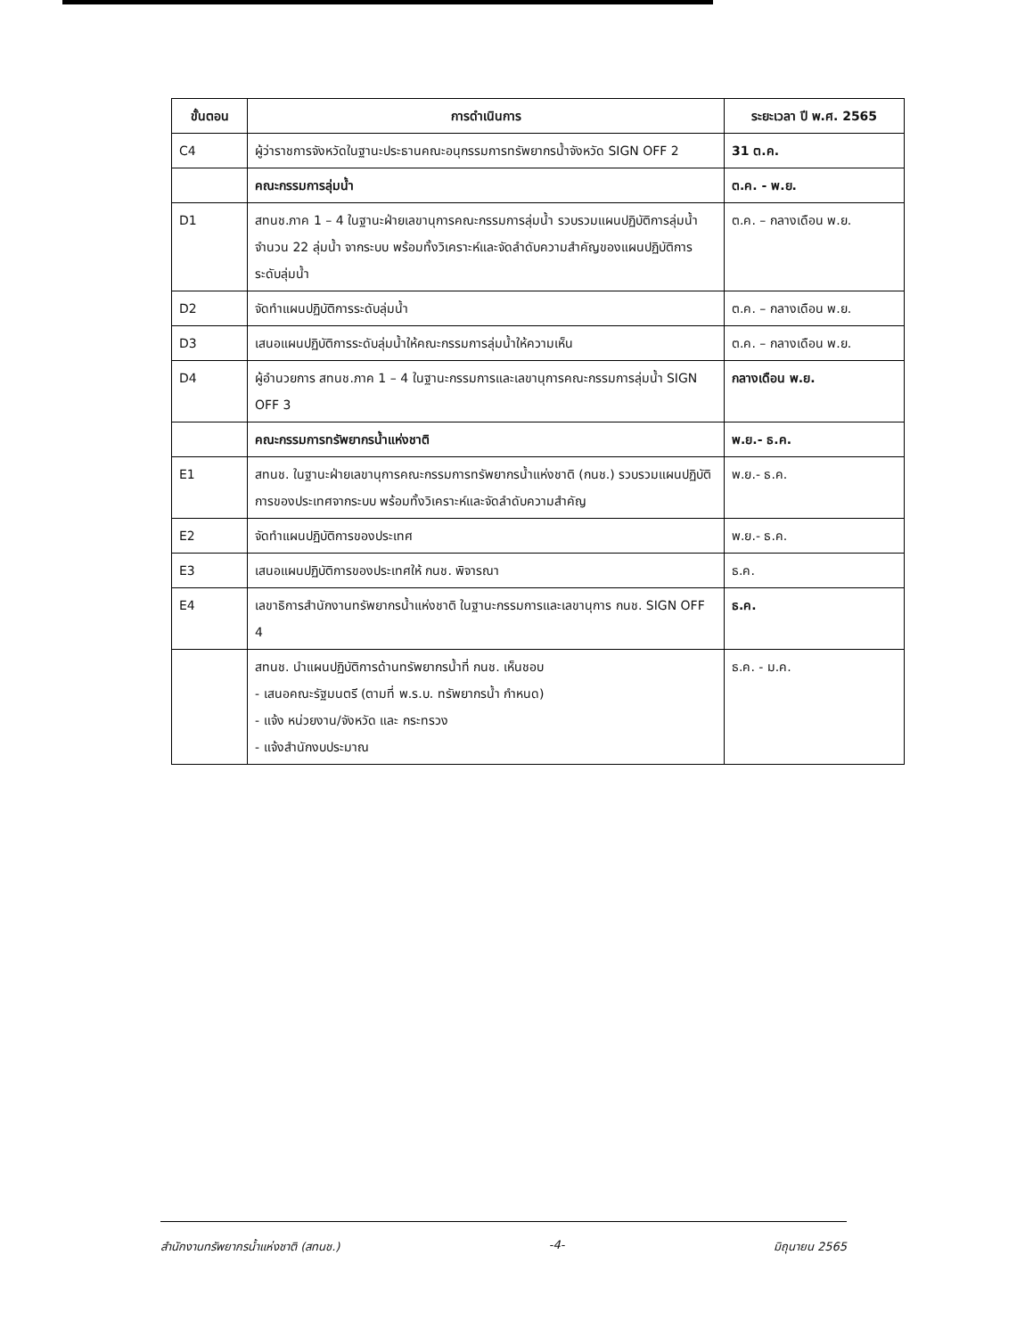| ขั้นตอน | การดำเนินการ | ระยะเวลา ปี พ.ศ. 2565 |
| --- | --- | --- |
| C4 | ผู้ว่าราชการจังหวัดในฐานะประธานคณะอนุกรรมการทรัพยากรน้ำจังหวัด SIGN OFF 2 | 31 ต.ค. |
| | คณะกรรมการลุ่มน้ำ | ต.ค. - พ.ย. |
| D1 | สทนช.ภาค 1 – 4 ในฐานะฝ่ายเลขานุการคณะกรรมการลุ่มน้ำ รวบรวมแผนปฏิบัติการลุ่มน้ำ จำนวน 22 ลุ่มน้ำ จากระบบ พร้อมทั้งวิเคราะห์และจัดลำดับความสำคัญของแผนปฏิบัติการระดับลุ่มน้ำ | ต.ค. – กลางเดือน พ.ย. |
| D2 | จัดทำแผนปฏิบัติการระดับลุ่มน้ำ | ต.ค. – กลางเดือน พ.ย. |
| D3 | เสนอแผนปฏิบัติการระดับลุ่มน้ำให้คณะกรรมการลุ่มน้ำให้ความเห็น | ต.ค. – กลางเดือน พ.ย. |
| D4 | ผู้อำนวยการ สทนช.ภาค 1 – 4 ในฐานะกรรมการและเลขานุการคณะกรรมการลุ่มน้ำ SIGN OFF 3 | กลางเดือน พ.ย. |
| | คณะกรรมการทรัพยากรน้ำแห่งชาติ | พ.ย.- ธ.ค. |
| E1 | สทนช. ในฐานะฝ่ายเลขานุการคณะกรรมการทรัพยากรน้ำแห่งชาติ (กนช.) รวบรวมแผนปฏิบัติการของประเทศจากระบบ พร้อมทั้งวิเคราะห์และจัดลำดับความสำคัญ | พ.ย.- ธ.ค. |
| E2 | จัดทำแผนปฏิบัติการของประเทศ | พ.ย.- ธ.ค. |
| E3 | เสนอแผนปฏิบัติการของประเทศให้ กนช. พิจารณา | ธ.ค. |
| E4 | เลขาธิการสำนักงานทรัพยากรน้ำแห่งชาติ ในฐานะกรรมการและเลขานุการ กนช. SIGN OFF 4 | ธ.ค. |
| | สทนช. นำแผนปฏิบัติการด้านทรัพยากรน้ำที่ กนช. เห็นชอบ - เสนอคณะรัฐมนตรี (ตามที่ พ.ร.บ. ทรัพยากรน้ำ กำหนด) - แจ้ง หน่วยงาน/จังหวัด และ กระทรวง - แจ้งสำนักงบประมาณ | ธ.ค. - ม.ค. |
สำนักงานทรัพยากรน้ำแห่งชาติ (สทนช.) -4- มิถุนายน 2565